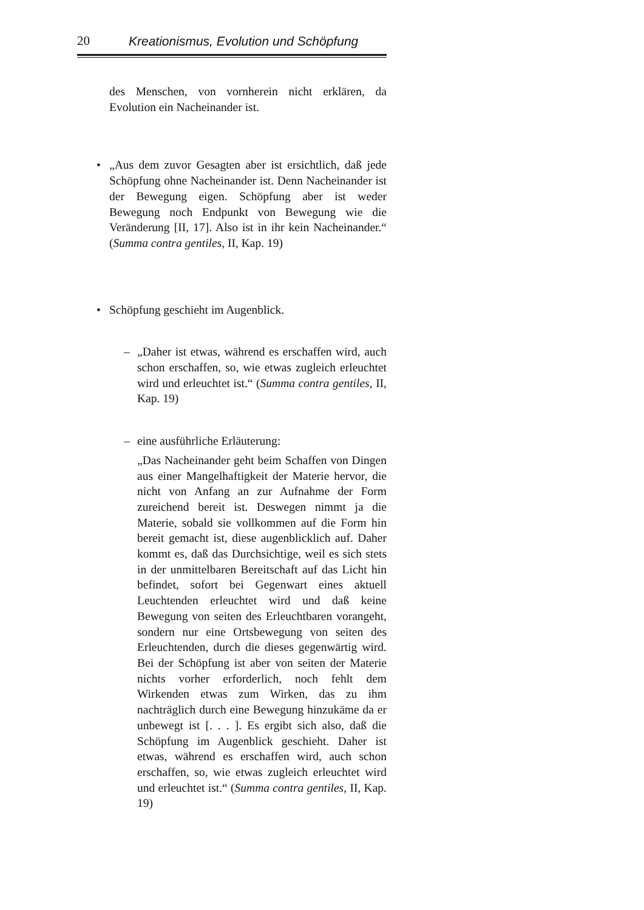20 Kreationismus, Evolution und Schöpfung
des Menschen, von vornherein nicht erklären, da Evolution ein Nacheinander ist.
•
„Aus dem zuvor Gesagten aber ist ersichtlich, daß jede Schöpfung ohne Nacheinander ist. Denn Nacheinander ist der Bewegung eigen. Schöpfung aber ist weder Bewegung noch Endpunkt von Bewegung wie die Veränderung [II, 17]. Also ist in ihr kein Nacheinander.“ (Summa contra gentiles, II, Kap. 19)
•
Schöpfung geschieht im Augenblick.
–
„Daher ist etwas, während es erschaffen wird, auch schon erschaffen, so, wie etwas zugleich erleuchtet wird und erleuchtet ist.“ (Summa contra gentiles, II, Kap. 19)
–
eine ausführliche Erläuterung:
„Das Nacheinander geht beim Schaffen von Dingen aus einer Mangelhaftigkeit der Materie hervor, die nicht von Anfang an zur Aufnahme der Form zureichend bereit ist. Deswegen nimmt ja die Materie, sobald sie vollkommen auf die Form hin bereit gemacht ist, diese augenblicklich auf. Daher kommt es, daß das Durchsichtige, weil es sich stets in der unmittelbaren Bereitschaft auf das Licht hin befindet, sofort bei Gegenwart eines aktuell Leuchtenden erleuchtet wird und daß keine Bewegung von seiten des Erleuchtbaren vorangeht, sondern nur eine Ortsbewegung von seiten des Erleuchtenden, durch die dieses gegenwärtig wird. Bei der Schöpfung ist aber von seiten der Materie nichts vorher erforderlich, noch fehlt dem Wirkenden etwas zum Wirken, das zu ihm nachträglich durch eine Bewegung hinzukäme da er unbewegt ist [. . . ]. Es ergibt sich also, daß die Schöpfung im Augenblick geschieht. Daher ist etwas, während es erschaffen wird, auch schon erschaffen, so, wie etwas zugleich erleuchtet wird und erleuchtet ist.“ (Summa contra gentiles, II, Kap. 19)